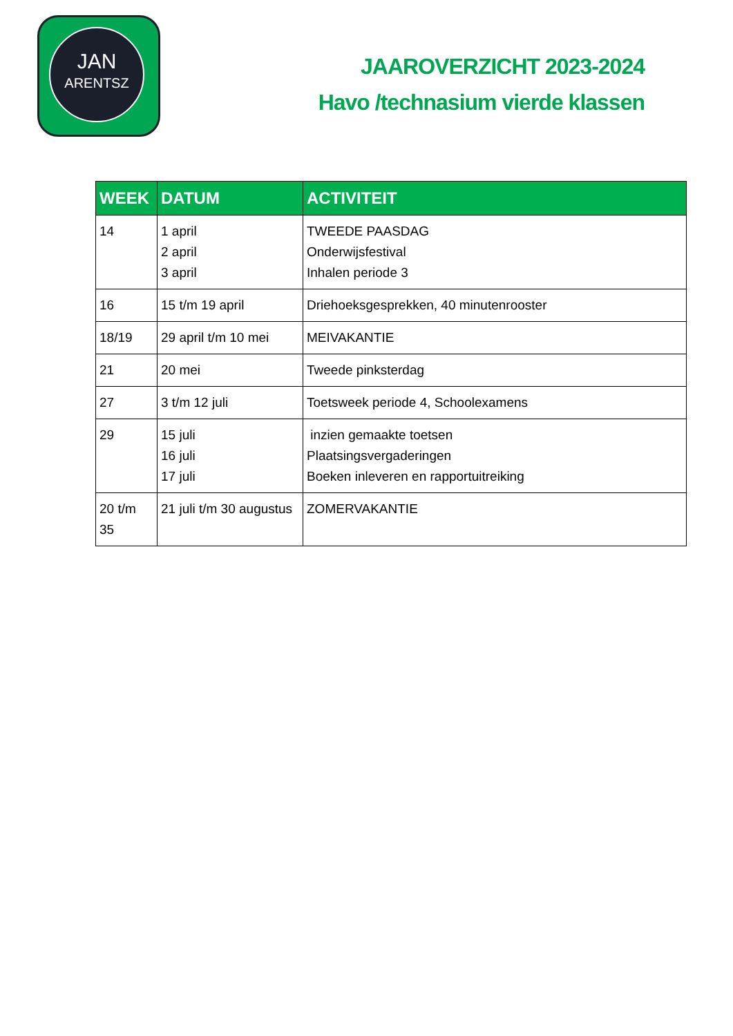JAN
ARENTSZ
JAAROVERZICHT 2023-2024
Havo /technasium vierde klassen
| WEEK | DATUM | ACTIVITEIT |
| --- | --- | --- |
| 14 | 1 april 2 april 3 april | TWEEDE PAASDAG Onderwijsfestival Inhalen periode 3 |
| 16 | 15 t/m 19 april | Driehoeksgesprekken, 40 minutenrooster |
| 18/19 | 29 april t/m 10 mei | MEIVAKANTIE |
| 21 | 20 mei | Tweede pinksterdag |
| 27 | 3 t/m 12 juli | Toetsweek periode 4, Schoolexamens |
| 29 | 15 juli 16 juli 17 juli | inzien gemaakte toetsen Plaatsingsvergaderingen Boeken inleveren en rapportuitreiking |
| 20 t/m 35 | 21 juli t/m 30 augustus | ZOMERVAKANTIE |